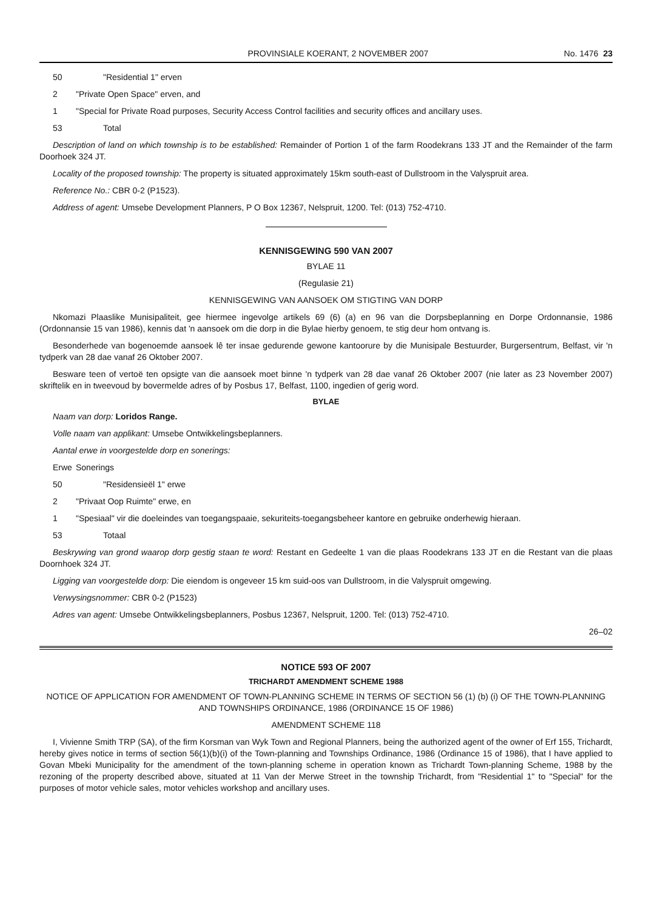PROVINSIALE KOERANT, 2 NOVEMBER 2007 No. 1476 23
50 "Residential 1" erven
2 "Private Open Space" erven, and
1 "Special for Private Road purposes, Security Access Control facilities and security offices and ancillary uses.
53 Total
Description of land on which township is to be established: Remainder of Portion 1 of the farm Roodekrans 133 JT and the Remainder of the farm Doorhoek 324 JT.
Locality of the proposed township: The property is situated approximately 15km south-east of Dullstroom in the Valyspruit area.
Reference No.: CBR 0-2 (P1523).
Address of agent: Umsebe Development Planners, P O Box 12367, Nelspruit, 1200. Tel: (013) 752-4710.
KENNISGEWING 590 VAN 2007
BYLAE 11
(Regulasie 21)
KENNISGEWING VAN AANSOEK OM STIGTING VAN DORP
Nkomazi Plaaslike Munisipaliteit, gee hiermee ingevolge artikels 69 (6) (a) en 96 van die Dorpsbeplanning en Dorpe Ordonnansie, 1986 (Ordonnansie 15 van 1986), kennis dat 'n aansoek om die dorp in die Bylae hierby genoem, te stig deur hom ontvang is.
Besonderhede van bogenoemde aansoek lê ter insae gedurende gewone kantoorure by die Munisipale Bestuurder, Burgersentrum, Belfast, vir 'n tydperk van 28 dae vanaf 26 Oktober 2007.
Besware teen of vertoë ten opsigte van die aansoek moet binne 'n tydperk van 28 dae vanaf 26 Oktober 2007 (nie later as 23 November 2007) skriftelik en in tweevoud by bovermelde adres of by Posbus 17, Belfast, 1100, ingedien of gerig word.
BYLAE
Naam van dorp: Loridos Range.
Volle naam van applikant: Umsebe Ontwikkelingsbeplanners.
Aantal erwe in voorgestelde dorp en sonerings:
Erwe Sonerings
50 "Residensieël 1" erwe
2 "Privaat Oop Ruimte" erwe, en
1 "Spesiaal" vir die doeleindes van toegangspaaie, sekuriteits-toegangsbeheer kantore en gebruike onderhewig hieraan.
53 Totaal
Beskrywing van grond waarop dorp gestig staan te word: Restant en Gedeelte 1 van die plaas Roodekrans 133 JT en die Restant van die plaas Doornhoek 324 JT.
Ligging van voorgestelde dorp: Die eiendom is ongeveer 15 km suid-oos van Dullstroom, in die Valyspruit omgewing.
Verwysingsnommer: CBR 0-2 (P1523)
Adres van agent: Umsebe Ontwikkelingsbeplanners, Posbus 12367, Nelspruit, 1200. Tel: (013) 752-4710.
26–02
NOTICE 593 OF 2007
TRICHARDT AMENDMENT SCHEME 1988
NOTICE OF APPLICATION FOR AMENDMENT OF TOWN-PLANNING SCHEME IN TERMS OF SECTION 56 (1) (b) (i) OF THE TOWN-PLANNING AND TOWNSHIPS ORDINANCE, 1986 (ORDINANCE 15 OF 1986)
AMENDMENT SCHEME 118
I, Vivienne Smith TRP (SA), of the firm Korsman van Wyk Town and Regional Planners, being the authorized agent of the owner of Erf 155, Trichardt, hereby gives notice in terms of section 56(1)(b)(i) of the Town-planning and Townships Ordinance, 1986 (Ordinance 15 of 1986), that I have applied to Govan Mbeki Municipality for the amendment of the town-planning scheme in operation known as Trichardt Town-planning Scheme, 1988 by the rezoning of the property described above, situated at 11 Van der Merwe Street in the township Trichardt, from "Residential 1" to "Special" for the purposes of motor vehicle sales, motor vehicles workshop and ancillary uses.